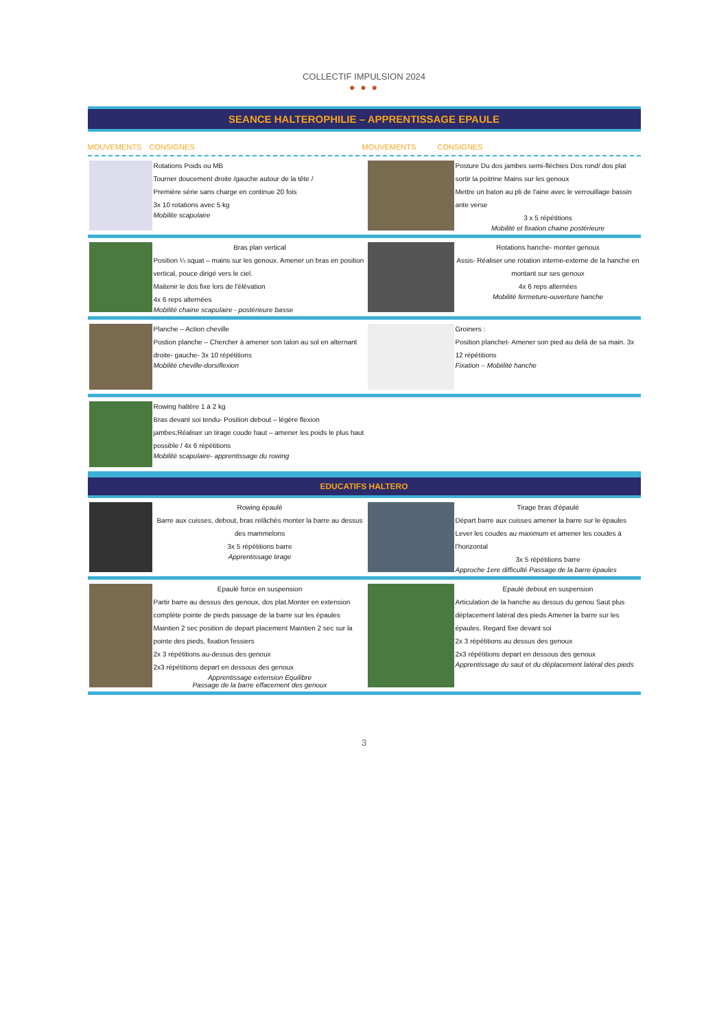COLLECTIF IMPULSION 2024
● ● ●
SEANCE HALTEROPHILIE – APPRENTISSAGE EPAULE
MOUVEMENTS CONSIGNES MOUVEMENTS CONSIGNES
Rotations Poids ou MB
Tourner doucement droite /gauche autour de la tête /
Première série sans charge en continue 20 fois
3x 10 rotations avec 5 kg
Mobilite scapulaire
Posture Du dos jambes semi-fléchies Dos rond/ dos plat sortir la poitrine Mains sur les genoux
Mettre un baton au pli de l'aine avec le verrouillage bassin ante verse
3 x 5 répétitions
Mobilité et fixation chaine postérieure
Bras plan vertical
Position ¼ squat – mains sur les genoux. Amener un bras en position vertical, pouce dirigé vers le ciel.
Maitenir le dos fixe lors de l'élévation
4x 6 reps alternées
Mobilité chaine scapulaire - postérieure basse
Rotations hanche- monter genoux
Assis- Réaliser une rotation interne-externe de la hanche en montant sur ses genoux
4x 6 reps alternées
Mobilité fermeture-ouverture hanche
Planche – Action cheville
Postion planche – Chercher à amener son talon au sol en alternant droite- gauche- 3x 10 répétitions
Mobilité cheville-dorsiflexion
Groiners :
Position planchet- Amener son pied au delà de sa main. 3x 12 répétitions
Fixation – Mobiilité hanche
Rowing haltère 1 à 2 kg
Bras devant soi tendu- Position debout – légère flexion jambes;Réaliser un tirage coude haut – amener les poids le plus haut possible / 4x 6 répétitions
Mobilité scapulaire- apprentissage du rowing
EDUCATIFS HALTERO
Rowing épaulé
Barre aux cuisses, debout, bras relâchés monter la barre au dessus des mammelons
3x 5 répétitions barre
Apprentissage tirage
Tirage bras d'épaulé
Départ barre aux cuisses amener la barre sur le épaules Lever les coudes au maximum et amener les coudes à l'horizontal
3x 5 répétitions barre
Approche 1ere difficulté Passage de la barre épaules
Epaulé force en suspension
Partir barre au dessus des genoux, dos plat.Monter en extension complète pointe de pieds passage de la barre sur les épaules Maintien 2 sec position de depart placement Maintien 2 sec sur la pointe des pieds, fixation fessiers
2x 3 répétitions au-dessus des genoux
2x3 répétitions depart en dessous des genoux
Apprentissage extension Equilibre
Passage de la barre effacement des genoux
Epaulé debout en suspension
Articulation de la hanche au dessus du genou Saut plus déplacement latéral des pieds Amener la barre sur les épaules. Regard fixe devant soi
2x 3 répétitions au dessus des genoux
2x3 répétitions depart en dessous des genoux
Apprentissage du saut et du déplacement latéral des pieds
3